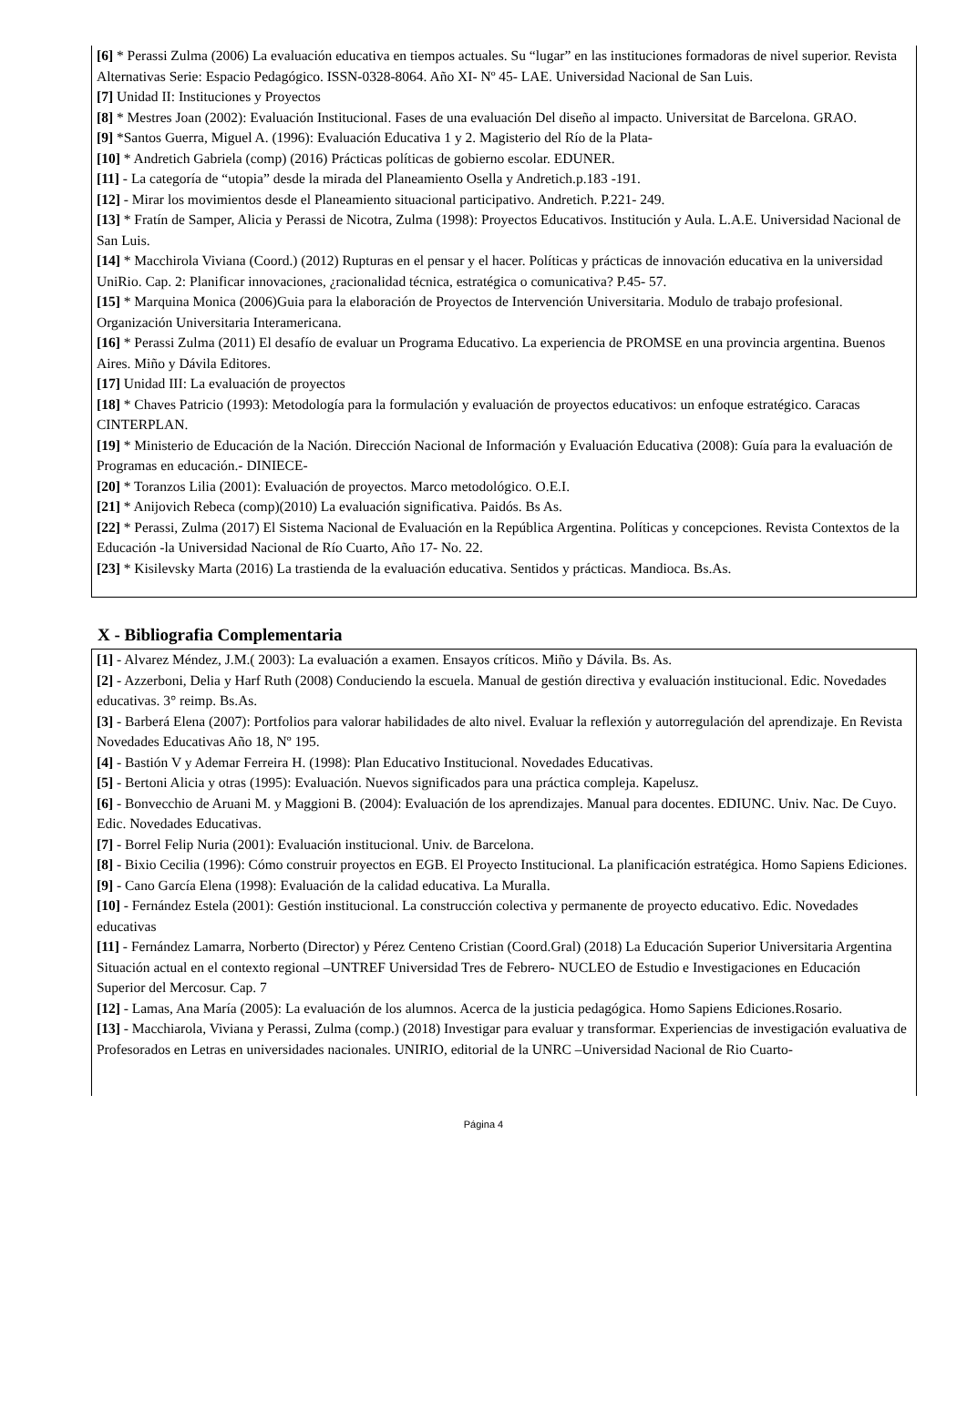[6] * Perassi Zulma (2006) La evaluación educativa en tiempos actuales. Su “lugar” en las instituciones formadoras de nivel superior. Revista Alternativas Serie: Espacio Pedagógico. ISSN-0328-8064. Año XI- Nº 45- LAE. Universidad Nacional de San Luis.
[7] Unidad II: Instituciones y Proyectos
[8] * Mestres Joan (2002): Evaluación Institucional. Fases de una evaluación Del diseño al impacto. Universitat de Barcelona. GRAO.
[9] *Santos Guerra, Miguel A. (1996): Evaluación Educativa 1 y 2. Magisterio del Río de la Plata-
[10] * Andretich Gabriela (comp) (2016) Prácticas políticas de gobierno escolar. EDUNER.
[11] - La categoría de “utopia” desde la mirada del Planeamiento Osella y Andretich.p.183 -191.
[12] - Mirar los movimientos desde el Planeamiento situacional participativo. Andretich. P.221- 249.
[13] * Fratín de Samper, Alicia y Perassi de Nicotra, Zulma (1998): Proyectos Educativos. Institución y Aula. L.A.E. Universidad Nacional de San Luis.
[14] * Macchirola Viviana (Coord.) (2012) Rupturas en el pensar y el hacer. Políticas y prácticas de innovación educativa en la universidad UniRio. Cap. 2: Planificar innovaciones, ¿racionalidad técnica, estratégica o comunicativa? P.45- 57.
[15] * Marquina Monica (2006)Guia para la elaboración de Proyectos de Intervención Universitaria. Modulo de trabajo profesional. Organización Universitaria Interamericana.
[16] * Perassi Zulma (2011) El desafío de evaluar un Programa Educativo. La experiencia de PROMSE en una provincia argentina. Buenos Aires. Miño y Dávila Editores.
[17] Unidad III: La evaluación de proyectos
[18] * Chaves Patricio (1993): Metodología para la formulación y evaluación de proyectos educativos: un enfoque estratégico. Caracas CINTERPLAN.
[19] * Ministerio de Educación de la Nación. Dirección Nacional de Información y Evaluación Educativa (2008): Guía para la evaluación de Programas en educación.- DINIECE-
[20] * Toranzos Lilia (2001): Evaluación de proyectos. Marco metodológico. O.E.I.
[21] * Anijovich Rebeca (comp)(2010) La evaluación significativa. Paidós. Bs As.
[22] * Perassi, Zulma (2017) El Sistema Nacional de Evaluación en la República Argentina. Políticas y concepciones. Revista Contextos de la Educación -la Universidad Nacional de Río Cuarto, Año 17- No. 22.
[23] * Kisilevsky Marta (2016) La trastienda de la evaluación educativa. Sentidos y prácticas. Mandioca. Bs.As.
X - Bibliografia Complementaria
[1] - Alvarez Méndez, J.M.( 2003): La evaluación a examen. Ensayos críticos. Miño y Dávila. Bs. As.
[2] - Azzerboni, Delia y Harf Ruth (2008) Conduciendo la escuela. Manual de gestión directiva y evaluación institucional. Edic. Novedades educativas. 3° reimp. Bs.As.
[3] - Barberá Elena (2007): Portfolios para valorar habilidades de alto nivel. Evaluar la reflexión y autorregulación del aprendizaje. En Revista Novedades Educativas Año 18, Nº 195.
[4] - Bastión V y Ademar Ferreira H. (1998): Plan Educativo Institucional. Novedades Educativas.
[5] - Bertoni Alicia y otras (1995): Evaluación. Nuevos significados para una práctica compleja. Kapelusz.
[6] - Bonvecchio de Aruani M. y Maggioni B. (2004): Evaluación de los aprendizajes. Manual para docentes. EDIUNC. Univ. Nac. De Cuyo. Edic. Novedades Educativas.
[7] - Borrel Felip Nuria (2001): Evaluación institucional. Univ. de Barcelona.
[8] - Bixio Cecilia (1996): Cómo construir proyectos en EGB. El Proyecto Institucional. La planificación estratégica. Homo Sapiens Ediciones.
[9] - Cano García Elena (1998): Evaluación de la calidad educativa. La Muralla.
[10] - Fernández Estela (2001): Gestión institucional. La construcción colectiva y permanente de proyecto educativo. Edic. Novedades educativas
[11] - Fernández Lamarra, Norberto (Director) y Pérez Centeno Cristian (Coord.Gral) (2018) La Educación Superior Universitaria Argentina Situación actual en el contexto regional –UNTREF Universidad Tres de Febrero- NUCLEO de Estudio e Investigaciones en Educación Superior del Mercosur. Cap. 7
[12] - Lamas, Ana María (2005): La evaluación de los alumnos. Acerca de la justicia pedagógica. Homo Sapiens Ediciones.Rosario.
[13] - Macchiarola, Viviana y Perassi, Zulma (comp.) (2018) Investigar para evaluar y transformar. Experiencias de investigación evaluativa de Profesorados en Letras en universidades nacionales. UNIRIO, editorial de la UNRC –Universidad Nacional de Rio Cuarto-
Página 4